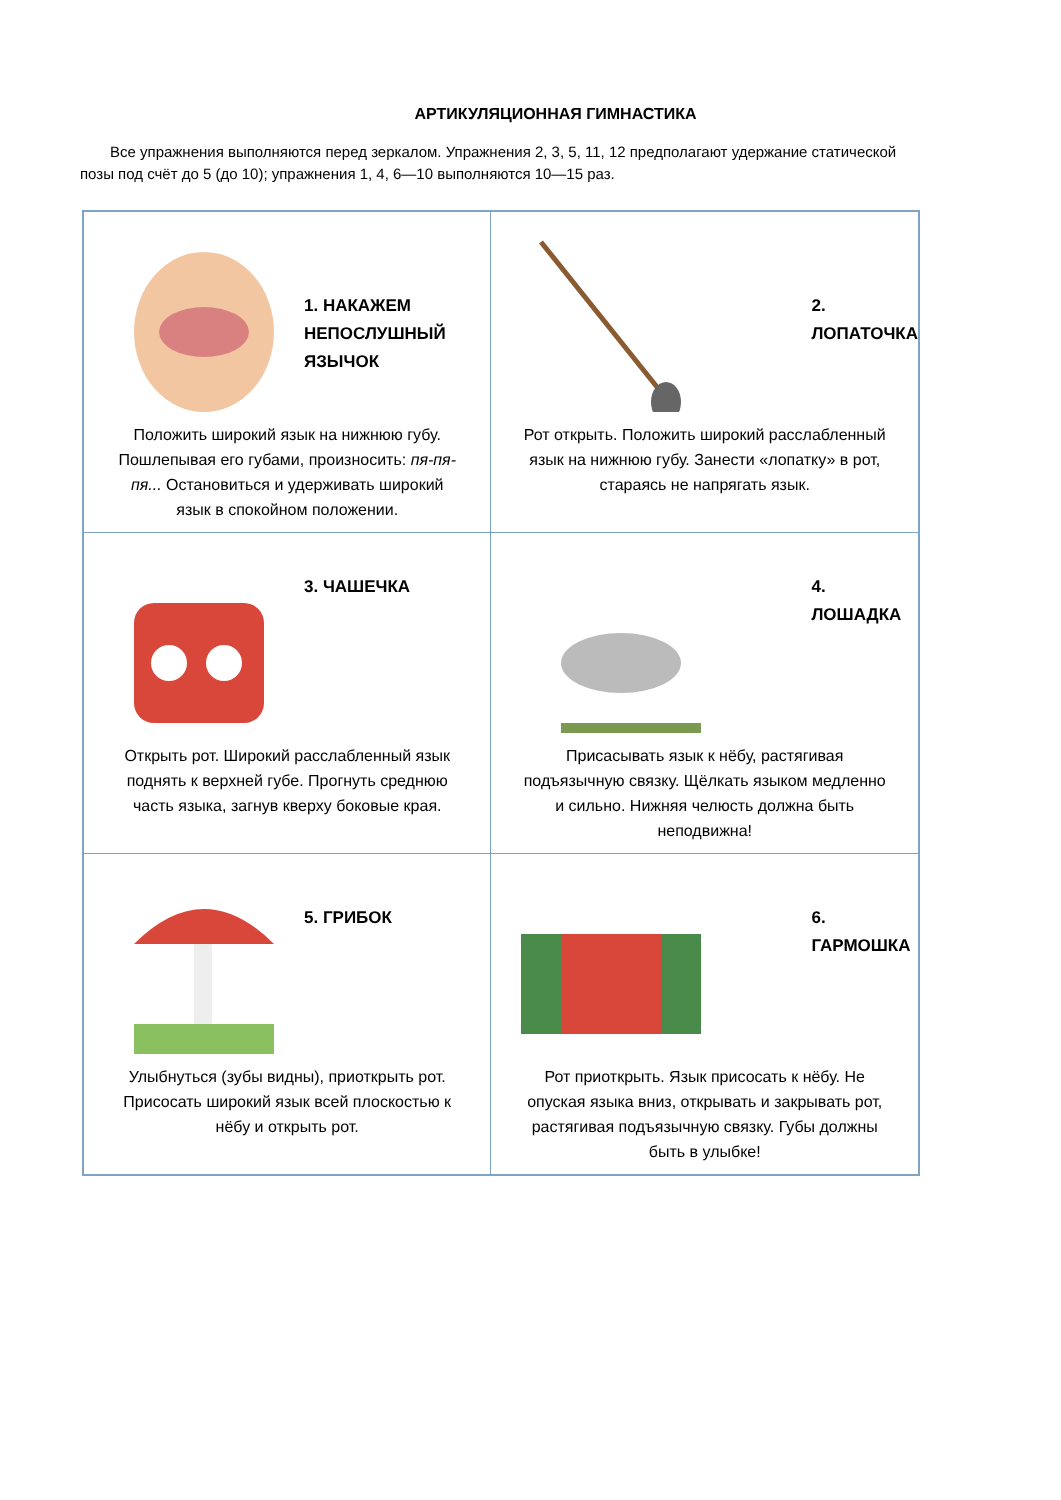АРТИКУЛЯЦИОННАЯ ГИМНАСТИКА
Все упражнения выполняются перед зеркалом. Упражнения 2, 3, 5, 11, 12 предполагают удержание статической позы под счёт до 5 (до 10); упражнения 1, 4, 6—10 выполняются 10—15 раз.
| 1. НАКАЖЕМ НЕПОСЛУШНЫЙ ЯЗЫЧОК Положить широкий язык на нижнюю губу. Пошлепывая его губами, произносить: пя-пя-пя... Остановиться и удерживать широкий язык в спокойном положении. | 2. ЛОПАТОЧКА Рот открыть. Положить широкий расслабленный язык на нижнюю губу. Занести «лопатку» в рот, стараясь не напрягать язык. |
| 3. ЧАШЕЧКА Открыть рот. Широкий расслабленный язык поднять к верхней губе. Прогнуть среднюю часть языка, загнув кверху боковые края. | 4. ЛОШАДКА Присасывать язык к нёбу, растягивая подъязычную связку. Щёлкать языком медленно и сильно. Нижняя челюсть должна быть неподвижна! |
| 5. ГРИБОК Улыбнуться (зубы видны), приоткрыть рот. Присосать широкий язык всей плоскостью к нёбу и открыть рот. | 6. ГАРМОШКА Рот приоткрыть. Язык присосать к нёбу. Не опуская языка вниз, открывать и закрывать рот, растягивая подъязычную связку. Губы должны быть в улыбке! |